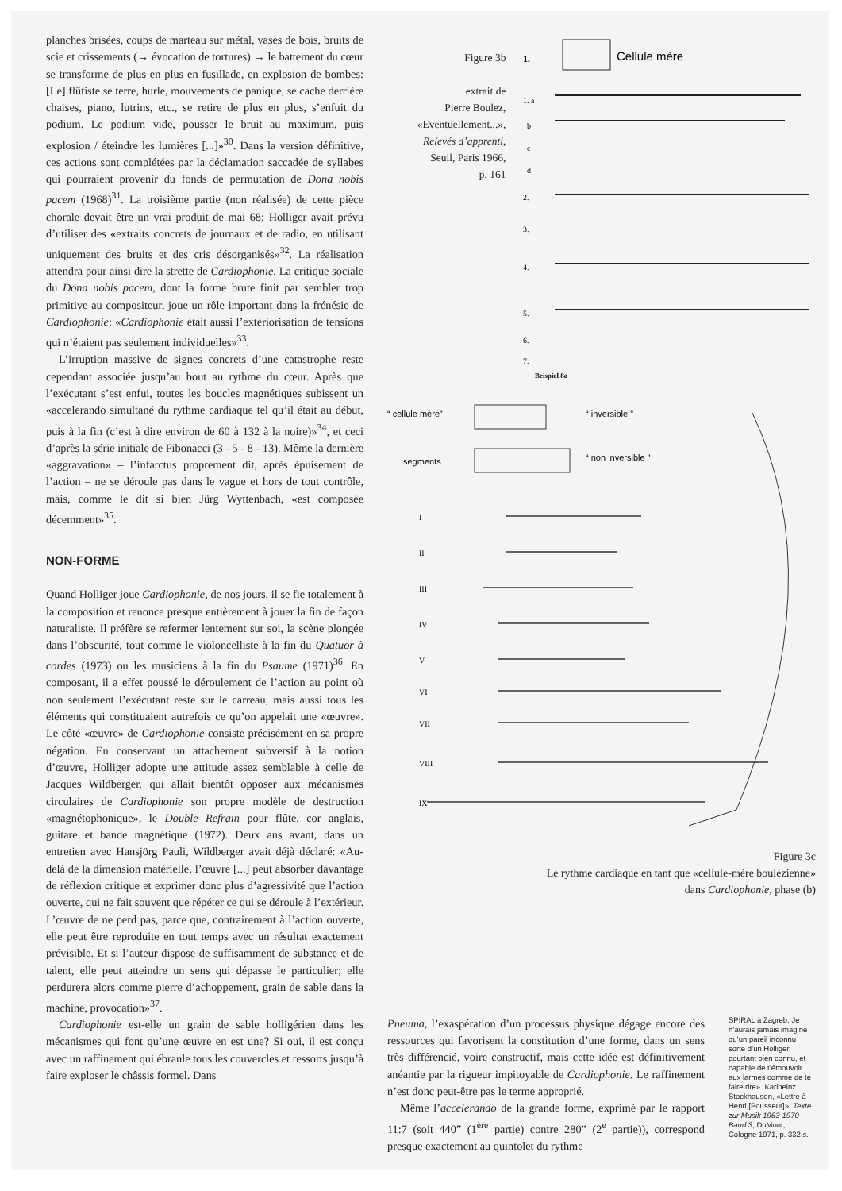planches brisées, coups de marteau sur métal, vases de bois, bruits de scie et crissements (→ évocation de tortures) → le battement du cœur se transforme de plus en plus en fusillade, en explosion de bombes: [Le] flûtiste se terre, hurle, mouvements de panique, se cache derrière chaises, piano, lutrins, etc., se retire de plus en plus, s’enfuit du podium. Le podium vide, pousser le bruit au maximum, puis explosion / éteindre les lumières [...]»<sup>30</sup>. Dans la version définitive, ces actions sont complétées par la déclamation saccadée de syllabes qui pourraient provenir du fonds de permutation de Dona nobis pacem (1968)<sup>31</sup>. La troisième partie (non réalisée) de cette pièce chorale devait être un vrai produit de mai 68; Holliger avait prévu d’utiliser des «extraits concrets de journaux et de radio, en utilisant uniquement des bruits et des cris désorganisés»<sup>32</sup>. La réalisation attendra pour ainsi dire la strette de Cardiophonie. La critique sociale du Dona nobis pacem, dont la forme brute finit par sembler trop primitive au compositeur, joue un rôle important dans la frénésie de Cardiophonie: «Cardiophonie était aussi l’extériorisation de tensions qui n’étaient pas seulement individuelles»<sup>33</sup>.
L’irruption massive de signes concrets d’une catastrophe reste cependant associée jusqu’au bout au rythme du cœur. Après que l’exécutant s’est enfui, toutes les boucles magnétiques subissent un «accelerando simultané du rythme cardiaque tel qu’il était au début, puis à la fin (c’est à dire environ de 60 à 132 à la noire)»<sup>34</sup>, et ceci d’après la série initiale de Fibonacci (3 - 5 - 8 - 13). Même la dernière «aggravation» – l’infarctus proprement dit, après épuisement de l’action – ne se déroule pas dans le vague et hors de tout contrôle, mais, comme le dit si bien Jürg Wyttenbach, «est composée décemment»<sup>35</sup>.
NON-FORME
Quand Holliger joue Cardiophonie, de nos jours, il se fie totalement à la composition et renonce presque entièrement à jouer la fin de façon naturaliste. Il préfère se refermer lentement sur soi, la scène plongée dans l’obscurité, tout comme le violoncelliste à la fin du Quatuor à cordes (1973) ou les musiciens à la fin du Psaume (1971)<sup>36</sup>. En composant, il a effet poussé le déroulement de l’action au point où non seulement l’exécutant reste sur le carreau, mais aussi tous les éléments qui constituaient autrefois ce qu’on appelait une «œuvre». Le côté «œuvre» de Cardiophonie consiste précisément en sa propre négation. En conservant un attachement subversif à la notion d’œuvre, Holliger adopte une attitude assez semblable à celle de Jacques Wildberger, qui allait bientôt opposer aux mécanismes circulaires de Cardiophonie son propre modèle de destruction «magnétophonique», le Double Refrain pour flûte, cor anglais, guitare et bande magnétique (1972). Deux ans avant, dans un entretien avec Hansjörg Pauli, Wildberger avait déjà déclaré: «Au-delà de la dimension matérielle, l’œuvre [...] peut absorber davantage de réflexion critique et exprimer donc plus d’agressivité que l’action ouverte, qui ne fait souvent que répéter ce qui se déroule à l’extérieur. L’œuvre de ne perd pas, parce que, contrairement à l’action ouverte, elle peut être reproduite en tout temps avec un résultat exactement prévisible. Et si l’auteur dispose de suffisamment de substance et de talent, elle peut atteindre un sens qui dépasse le particulier; elle perdurera alors comme pierre d’achoppement, grain de sable dans la machine, provocation»<sup>37</sup>.
Cardiophonie est-elle un grain de sable holligérien dans les mécanismes qui font qu’une œuvre en est une? Si oui, il est conçu avec un raffinement qui ébranle tous les couvercles et ressorts jusqu’à faire exploser le châssis formel. Dans
Figure 3b
extrait de
Pierre Boulez,
«Eventuellement...»,
Relevés d’apprenti,
Seuil, Paris 1966,
p. 161
1.
Cellule mère
1. a
b
c
d
2.
3.
4.
5.
6.
7.
Beispiel 8a
“ cellule mère”
“ inversible ”
segments
“ non inversible ”
I
II
III
IV
V
VI
VII
VIII
IX
Figure 3c
Le rythme cardiaque en tant que «cellule-mère boulézienne»
dans Cardiophonie, phase (b)
Pneuma, l’exaspération d’un processus physique dégage encore des ressources qui favorisent la constitution d’une forme, dans un sens très différencié, voire constructif, mais cette idée est définitivement anéantie par la rigueur impitoyable de Cardiophonie. Le raffinement n’est donc peut-être pas le terme approprié.
Même l’accelerando de la grande forme, exprimé par le rapport 11:7 (soit 440” (1<sup>ère</sup> partie) contre 280” (2<sup>e</sup> partie)), correspond presque exactement au quintolet du rythme
SPIRAL à Zagreb. Je n’aurais jamais imaginé qu’un pareil inconnu sorte d’un Holliger, pourtant bien connu, et capable de t’émouvoir aux larmes comme de te faire rire». Karlheinz Stockhausen, «Lettre à Henri [Pousseur]», Texte zur Musik 1963-1970 Band 3, DuMont, Cologne 1971, p. 332 s.